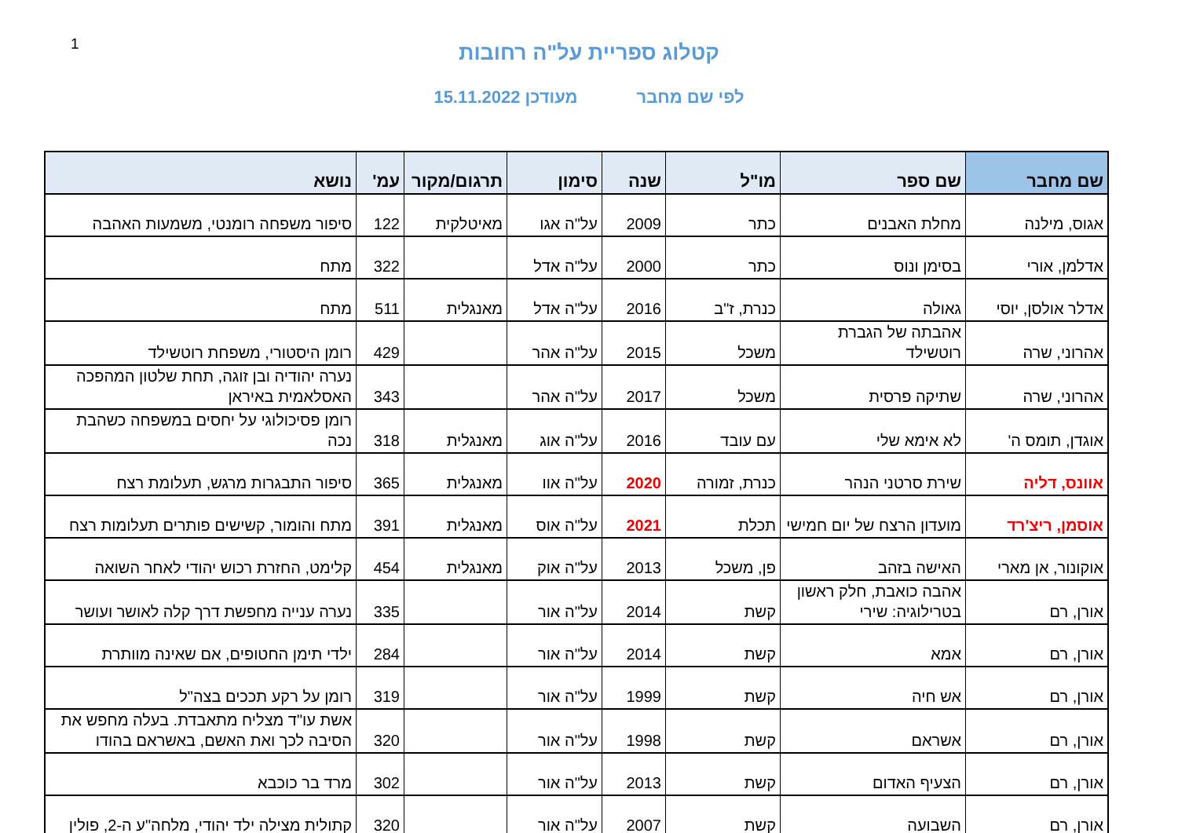1
קטלוג ספריית על"ה רחובות
לפי שם מחבר מעודכן 15.11.2022
| שם מחבר | שם ספר | מו"ל | שנה | סימון | תרגום/מקור | עמ' | נושא |
| --- | --- | --- | --- | --- | --- | --- | --- |
| אגוס, מילנה | מחלת האבנים | כתר | 2009 | על"ה אגו | מאיטלקית | 122 | סיפור משפחה רומנטי, משמעות האהבה |
| אדלמן, אורי | בסימן ונוס | כתר | 2000 | על"ה אדל | | 322 | מתח |
| אדלר אולסן, יוסי | גאולה | כנרת, ז"ב | 2016 | על"ה אדל | מאנגלית | 511 | מתח |
| אהרוני, שרה | אהבתה של הגברת רוטשילד | משכל | 2015 | על"ה אהר | | 429 | רומן היסטורי, משפחת רוטשילד |
| אהרוני, שרה | שתיקה פרסית | משכל | 2017 | על"ה אהר | | 343 | נערה יהודיה ובן זוגה, תחת שלטון המהפכה האסלאמית באיראן |
| אוגדן, תומס ה' | לא אימא שלי | עם עובד | 2016 | על"ה אוג | מאנגלית | 318 | רומן פסיכולוגי על יחסים במשפחה כשהבת נכה |
| אוונס, דליה | שירת סרטני הנהר | כנרת, זמורה | 2020 | על"ה אוו | מאנגלית | 365 | סיפור התבגרות מרגש, תעלומת רצח |
| אוסמן, ריצ'רד | מועדון הרצח של יום חמישי | תכלת | 2021 | על"ה אוס | מאנגלית | 391 | מתח והומור, קשישים פותרים תעלומות רצח |
| אוקונור, אן מארי | האישה בזהב | פן, משכל | 2013 | על"ה אוק | מאנגלית | 454 | קלימט, החזרת רכוש יהודי לאחר השואה |
| אורן, רם | אהבה כואבת, חלק ראשון בטרילוגיה: שירי | קשת | 2014 | על"ה אור | | 335 | נערה ענייה מחפשת דרך קלה לאושר ועושר |
| אורן, רם | אמא | קשת | 2014 | על"ה אור | | 284 | ילדי תימן החטופים, אם שאינה מוותרת |
| אורן, רם | אש חיה | קשת | 1999 | על"ה אור | | 319 | רומן על רקע תככים בצה"ל |
| אורן, רם | אשראם | קשת | 1998 | על"ה אור | | 320 | אשת עו"ד מצליח מתאבדת. בעלה מחפש את הסיבה לכך ואת האשם, באשראם בהודו |
| אורן, רם | הצעיף האדום | קשת | 2013 | על"ה אור | | 302 | מרד בר כוכבא |
| אורן, רם | השבועה | קשת | 2007 | על"ה אור | | 320 | קתולית מצילה ילד יהודי, מלחה"ע ה-2, פולין |